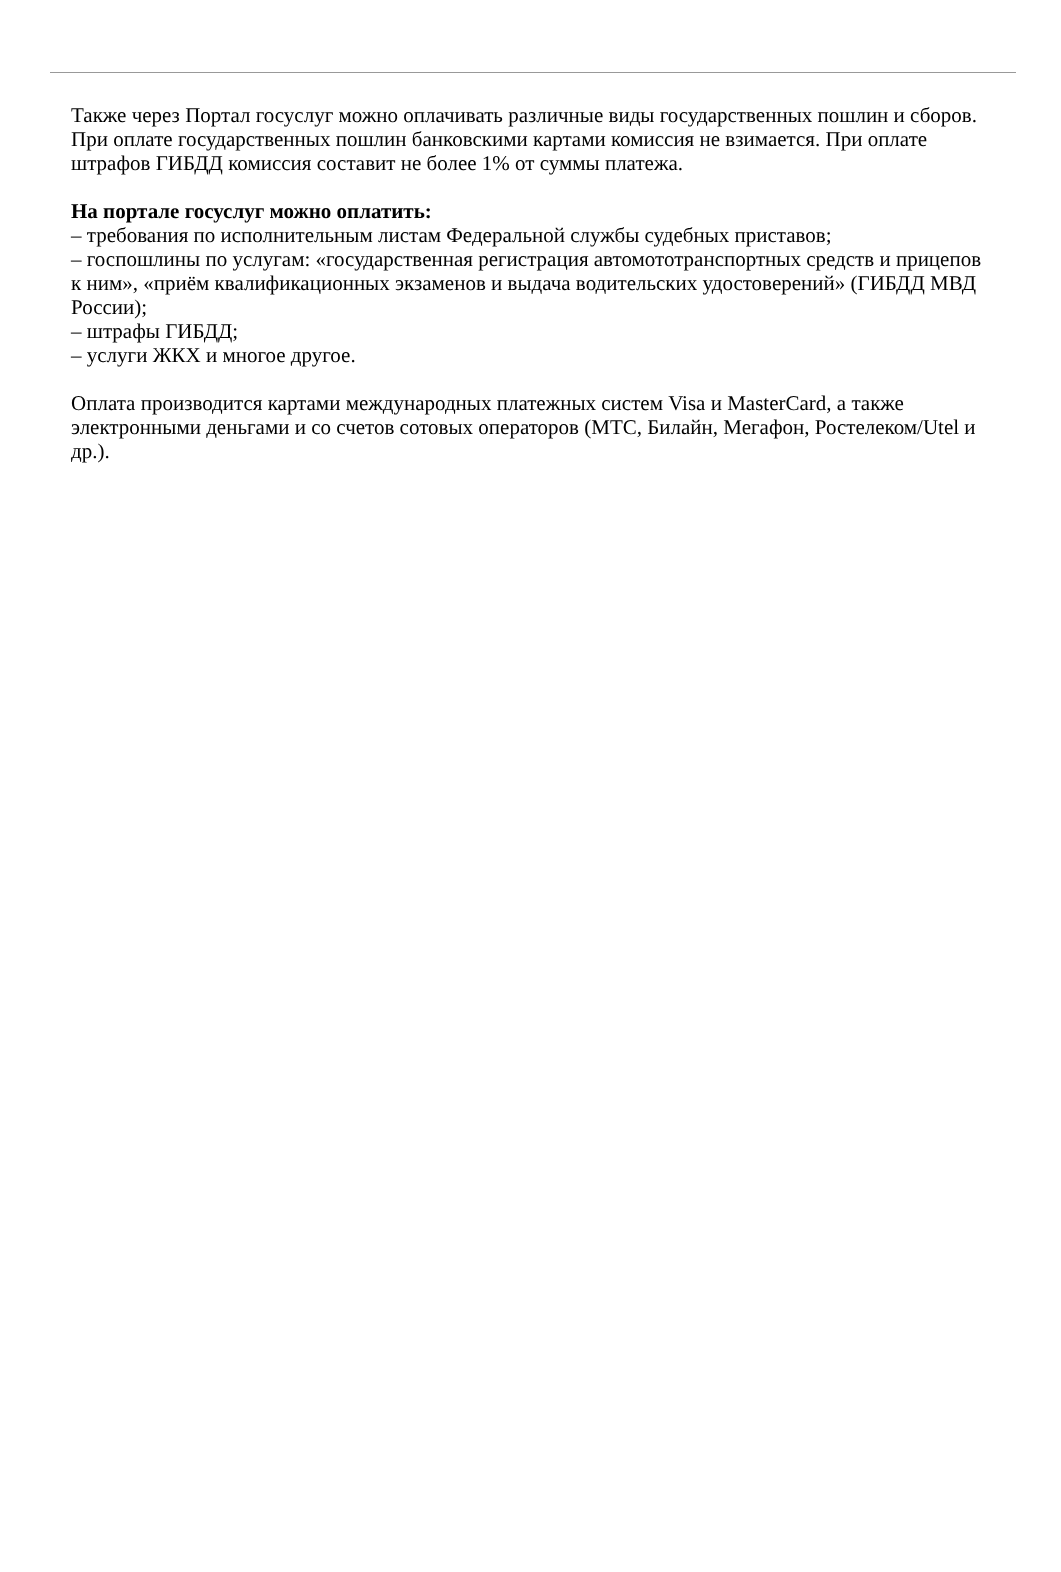Также через Портал госуслуг можно оплачивать различные виды государственных пошлин и сборов. При оплате государственных пошлин банковскими картами комиссия не взимается. При оплате штрафов ГИБДД комиссия составит не более 1% от суммы платежа.
На портале госуслуг можно оплатить:
– требования по исполнительным листам Федеральной службы судебных приставов;
– госпошлины по услугам: «государственная регистрация автомототранспортных средств и прицепов к ним», «приём квалификационных экзаменов и выдача водительских удостоверений» (ГИБДД МВД России);
– штрафы ГИБДД;
– услуги ЖКХ и многое другое.
Оплата производится картами международных платежных систем Visa и MasterCard, а также электронными деньгами и со счетов сотовых операторов (МТС, Билайн, Мегафон, Ростелеком/Utel и др.).